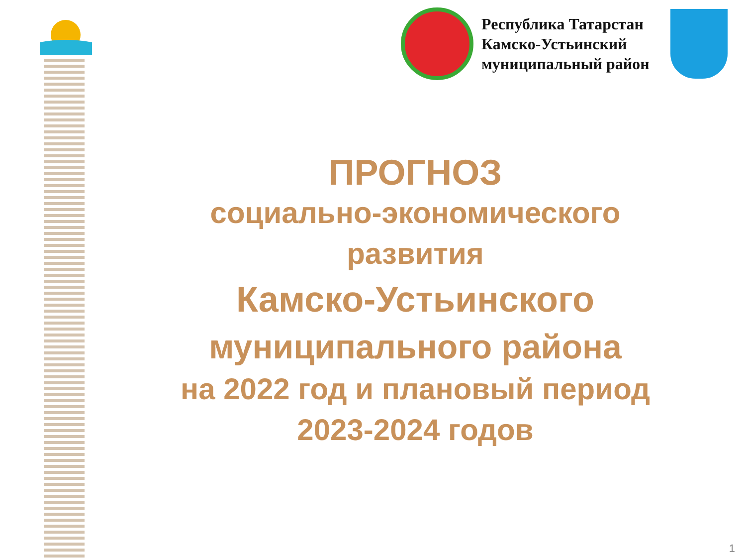Республика Татарстан
Камско-Устьинский
муниципальный район
ПРОГНОЗ
социально-экономического
развития
Камско-Устьинского
муниципального района
на 2022 год и плановый период
2023-2024 годов
1